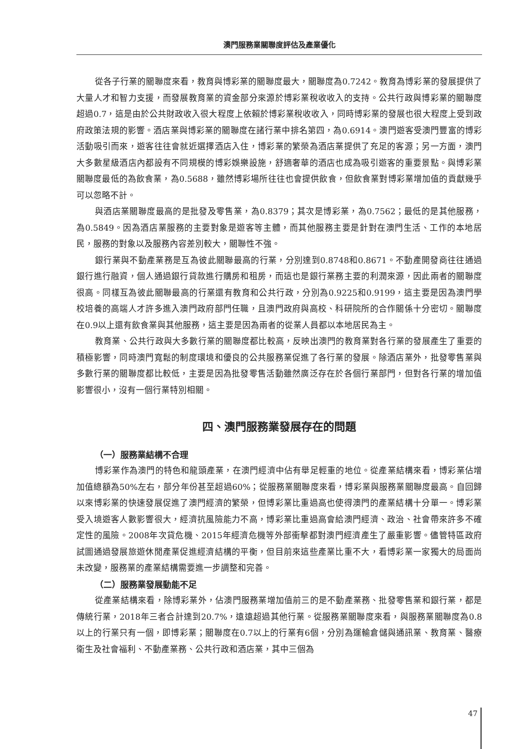澳門服務業關聯度評估及產業優化
從各子行業的關聯度來看，教育與博彩業的關聯度最大，關聯度為0.7242。教育為博彩業的發展提供了大量人才和智力支援，而發展教育業的資金部分來源於博彩業稅收收入的支持。公共行政與博彩業的關聯度超過0.7，這是由於公共財政收入很大程度上依賴於博彩業稅收收入，同時博彩業的發展也很大程度上受到政府政策法規的影響。酒店業與博彩業的關聯度在諸行業中排名第四，為0.6914。澳門遊客受澳門豐富的博彩活動吸引而來，遊客往往會就近選擇酒店入住，博彩業的繁榮為酒店業提供了充足的客源；另一方面，澳門大多數星級酒店內都設有不同規模的博彩娛樂設施，舒適奢華的酒店也成為吸引遊客的重要景點。與博彩業關聯度最低的為飲食業，為0.5688，雖然博彩場所往往也會提供飲食，但飲食業對博彩業增加值的貢獻幾乎可以忽略不計。
與酒店業關聯度最高的是批發及零售業，為0.8379；其次是博彩業，為0.7562；最低的是其他服務，為0.5849。因為酒店業服務的主要對象是遊客等主體，而其他服務主要是針對在澳門生活、工作的本地居民，服務的對象以及服務內容差別較大，關聯性不強。
銀行業與不動產業務是互為彼此關聯最高的行業，分別達到0.8748和0.8671。不動產開發商往往通過銀行進行融資，個人通過銀行貸款進行購房和租房，而這也是銀行業務主要的利潤來源，因此兩者的關聯度很高。同樣互為彼此關聯最高的行業還有教育和公共行政，分別為0.9225和0.9199，這主要是因為澳門學校培養的高端人才許多進入澳門政府部門任職，且澳門政府與高校、科研院所的合作關係十分密切。關聯度在0.9以上還有飲食業與其他服務，這主要是因為兩者的從業人員都以本地居民為主。
教育業、公共行政與大多數行業的關聯度都比較高，反映出澳門的教育業對各行業的發展產生了重要的積極影響，同時澳門寬鬆的制度環境和優良的公共服務業促進了各行業的發展。除酒店業外，批發零售業與多數行業的關聯度都比較低，主要是因為批發零售活動雖然廣泛存在於各個行業部門，但對各行業的增加值影響很小，沒有一個行業特別相關。
四、澳門服務業發展存在的問題
（一）服務業結構不合理
博彩業作為澳門的特色和龍頭產業，在澳門經濟中佔有舉足輕重的地位。從產業結構來看，博彩業佔增加值總額為50%左右，部分年份甚至超過60%；從服務業關聯度來看，博彩業與服務業關聯度最高。自回歸以來博彩業的快速發展促進了澳門經濟的繁榮，但博彩業比重過高也使得澳門的產業結構十分單一。博彩業受入境遊客人數影響很大，經濟抗風險能力不高，博彩業比重過高會給澳門經濟、政治、社會帶來許多不確定性的風險。2008年次貸危機、2015年經濟危機等外部衝擊都對澳門經濟產生了嚴重影響。儘管特區政府試圖通過發展旅遊休閒產業促進經濟結構的平衡，但目前來這些產業比重不大，看博彩業一家獨大的局面尚未改變，服務業的產業結構需要進一步調整和完善。
（二）服務業發展動能不足
從產業結構來看，除博彩業外，佔澳門服務業增加值前三的是不動產業務、批發零售業和銀行業，都是傳統行業，2018年三者合計達到20.7%，遠遠超過其他行業。從服務業關聯度來看，與服務業關聯度為0.8以上的行業只有一個，即博彩業；關聯度在0.7以上的行業有6個，分別為運輸倉儲與通訊業、教育業、醫療衛生及社會福利、不動產業務、公共行政和酒店業，其中三個為
47